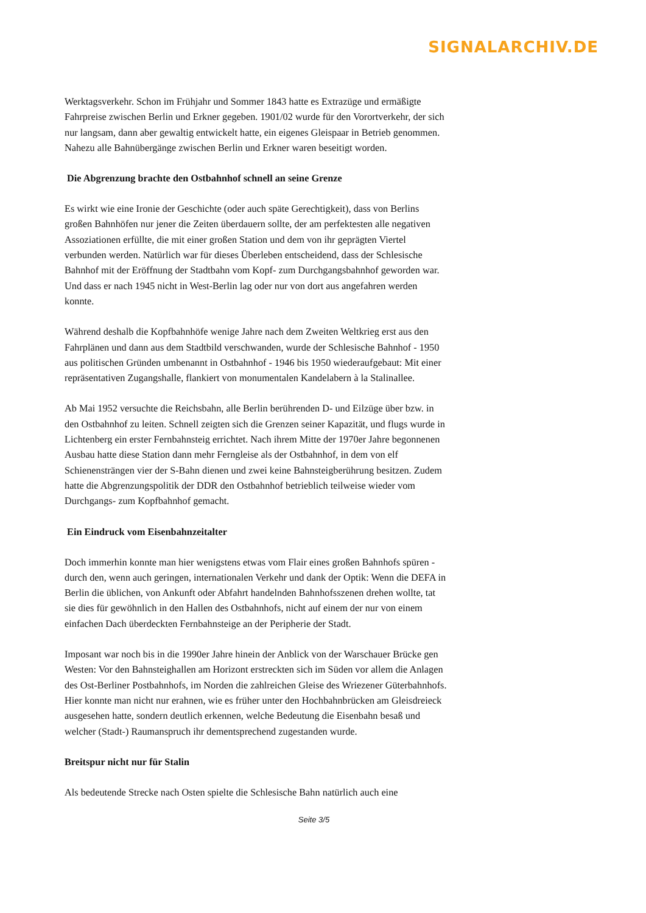SIGNALARCHIV.DE
Werktagsverkehr. Schon im Frühjahr und Sommer 1843 hatte es Extrazüge und ermäßigte Fahrpreise zwischen Berlin und Erkner gegeben. 1901/02 wurde für den Vorortverkehr, der sich nur langsam, dann aber gewaltig entwickelt hatte, ein eigenes Gleispaar in Betrieb genommen. Nahezu alle Bahnübergänge zwischen Berlin und Erkner waren beseitigt worden.
Die Abgrenzung brachte den Ostbahnhof schnell an seine Grenze
Es wirkt wie eine Ironie der Geschichte (oder auch späte Gerechtigkeit), dass von Berlins großen Bahnhöfen nur jener die Zeiten überdauern sollte, der am perfektesten alle negativen Assoziationen erfüllte, die mit einer großen Station und dem von ihr geprägten Viertel verbunden werden. Natürlich war für dieses Überleben entscheidend, dass der Schlesische Bahnhof mit der Eröffnung der Stadtbahn vom Kopf- zum Durchgangsbahnhof geworden war. Und dass er nach 1945 nicht in West-Berlin lag oder nur von dort aus angefahren werden konnte.
Während deshalb die Kopfbahnhöfe wenige Jahre nach dem Zweiten Weltkrieg erst aus den Fahrplänen und dann aus dem Stadtbild verschwanden, wurde der Schlesische Bahnhof - 1950 aus politischen Gründen umbenannt in Ostbahnhof - 1946 bis 1950 wiederaufgebaut: Mit einer repräsentativen Zugangshalle, flankiert von monumentalen Kandelabern à la Stalinallee.
Ab Mai 1952 versuchte die Reichsbahn, alle Berlin berührenden D- und Eilzüge über bzw. in den Ostbahnhof zu leiten. Schnell zeigten sich die Grenzen seiner Kapazität, und flugs wurde in Lichtenberg ein erster Fernbahnsteig errichtet. Nach ihrem Mitte der 1970er Jahre begonnenen Ausbau hatte diese Station dann mehr Ferngleise als der Ostbahnhof, in dem von elf Schienensträngen vier der S-Bahn dienen und zwei keine Bahnsteigberührung besitzen. Zudem hatte die Abgrenzungspolitik der DDR den Ostbahnhof betrieblich teilweise wieder vom Durchgangs- zum Kopfbahnhof gemacht.
Ein Eindruck vom Eisenbahnzeitalter
Doch immerhin konnte man hier wenigstens etwas vom Flair eines großen Bahnhofs spüren - durch den, wenn auch geringen, internationalen Verkehr und dank der Optik: Wenn die DEFA in Berlin die üblichen, von Ankunft oder Abfahrt handelnden Bahnhofsszenen drehen wollte, tat sie dies für gewöhnlich in den Hallen des Ostbahnhofs, nicht auf einem der nur von einem einfachen Dach überdeckten Fernbahnsteige an der Peripherie der Stadt.
Imposant war noch bis in die 1990er Jahre hinein der Anblick von der Warschauer Brücke gen Westen: Vor den Bahnsteighallen am Horizont erstreckten sich im Süden vor allem die Anlagen des Ost-Berliner Postbahnhofs, im Norden die zahlreichen Gleise des Wriezener Güterbahnhofs. Hier konnte man nicht nur erahnen, wie es früher unter den Hochbahnbrücken am Gleisdreieck ausgesehen hatte, sondern deutlich erkennen, welche Bedeutung die Eisenbahn besaß und welcher (Stadt-) Raumanspruch ihr dementsprechend zugestanden wurde.
Breitspur nicht nur für Stalin
Als bedeutende Strecke nach Osten spielte die Schlesische Bahn natürlich auch eine
Seite 3/5